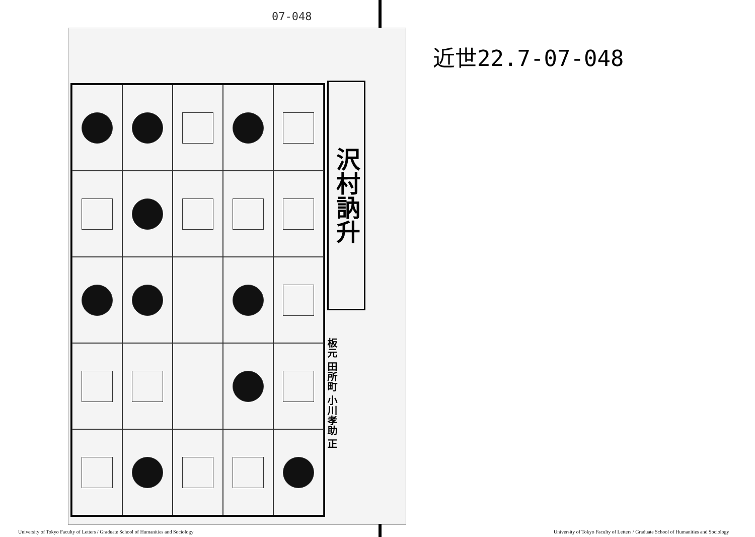07-048
沢村訥升
板元 田所町 小川孝助 正
近世22.7-07-048
University of Tokyo Faculty of Letters / Graduate School of Humanities and Sociology
University of Tokyo Faculty of Letters / Graduate School of Humanities and Sociology